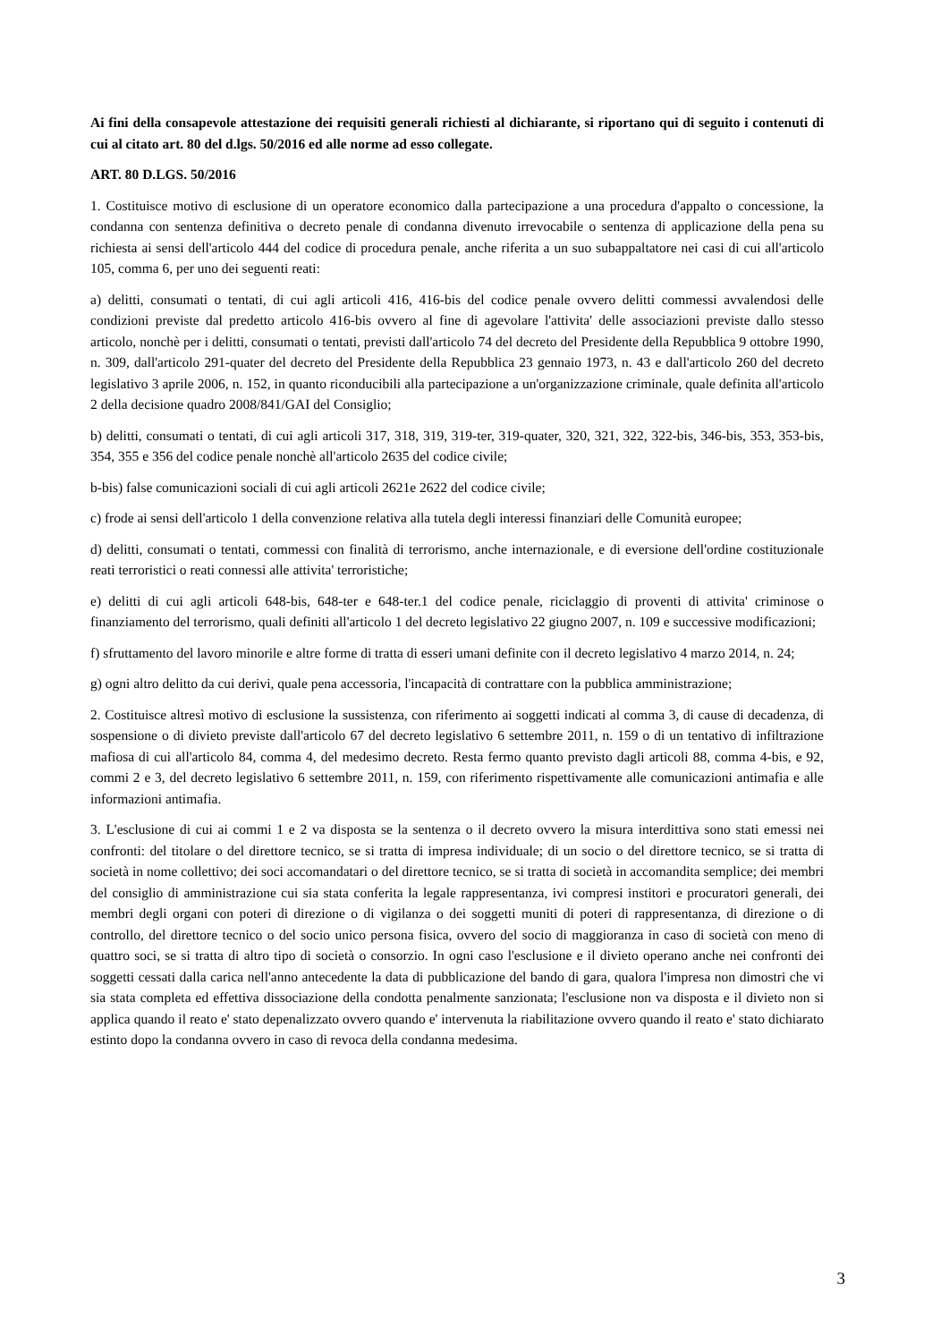Ai fini della consapevole attestazione dei requisiti generali richiesti al dichiarante, si riportano qui di seguito i contenuti di cui al citato art. 80 del d.lgs. 50/2016 ed alle norme ad esso collegate.
ART. 80 D.LGS. 50/2016
1. Costituisce motivo di esclusione di un operatore economico dalla partecipazione a una procedura d'appalto o concessione, la condanna con sentenza definitiva o decreto penale di condanna divenuto irrevocabile o sentenza di applicazione della pena su richiesta ai sensi dell'articolo 444 del codice di procedura penale, anche riferita a un suo subappaltatore nei casi di cui all'articolo 105, comma 6, per uno dei seguenti reati:
a) delitti, consumati o tentati, di cui agli articoli 416, 416-bis del codice penale ovvero delitti commessi avvalendosi delle condizioni previste dal predetto articolo 416-bis ovvero al fine di agevolare l'attivita' delle associazioni previste dallo stesso articolo, nonchè per i delitti, consumati o tentati, previsti dall'articolo 74 del decreto del Presidente della Repubblica 9 ottobre 1990, n. 309, dall'articolo 291-quater del decreto del Presidente della Repubblica 23 gennaio 1973, n. 43 e dall'articolo 260 del decreto legislativo 3 aprile 2006, n. 152, in quanto riconducibili alla partecipazione a un'organizzazione criminale, quale definita all'articolo 2 della decisione quadro 2008/841/GAI del Consiglio;
b) delitti, consumati o tentati, di cui agli articoli 317, 318, 319, 319-ter, 319-quater, 320, 321, 322, 322-bis, 346-bis, 353, 353-bis, 354, 355 e 356 del codice penale nonchè all'articolo 2635 del codice civile;
b-bis) false comunicazioni sociali di cui agli articoli 2621e 2622 del codice civile;
c) frode ai sensi dell'articolo 1 della convenzione relativa alla tutela degli interessi finanziari delle Comunità europee;
d) delitti, consumati o tentati, commessi con finalità di terrorismo, anche internazionale, e di eversione dell'ordine costituzionale reati terroristici o reati connessi alle attivita' terroristiche;
e) delitti di cui agli articoli 648-bis, 648-ter e 648-ter.1 del codice penale, riciclaggio di proventi di attivita' criminose o finanziamento del terrorismo, quali definiti all'articolo 1 del decreto legislativo 22 giugno 2007, n. 109 e successive modificazioni;
f) sfruttamento del lavoro minorile e altre forme di tratta di esseri umani definite con il decreto legislativo 4 marzo 2014, n. 24;
g) ogni altro delitto da cui derivi, quale pena accessoria, l'incapacità di contrattare con la pubblica amministrazione;
2. Costituisce altresì motivo di esclusione la sussistenza, con riferimento ai soggetti indicati al comma 3, di cause di decadenza, di sospensione o di divieto previste dall'articolo 67 del decreto legislativo 6 settembre 2011, n. 159 o di un tentativo di infiltrazione mafiosa di cui all'articolo 84, comma 4, del medesimo decreto. Resta fermo quanto previsto dagli articoli 88, comma 4-bis, e 92, commi 2 e 3, del decreto legislativo 6 settembre 2011, n. 159, con riferimento rispettivamente alle comunicazioni antimafia e alle informazioni antimafia.
3. L'esclusione di cui ai commi 1 e 2 va disposta se la sentenza o il decreto ovvero la misura interdittiva sono stati emessi nei confronti: del titolare o del direttore tecnico, se si tratta di impresa individuale; di un socio o del direttore tecnico, se si tratta di società in nome collettivo; dei soci accomandatari o del direttore tecnico, se si tratta di società in accomandita semplice; dei membri del consiglio di amministrazione cui sia stata conferita la legale rappresentanza, ivi compresi institori e procuratori generali, dei membri degli organi con poteri di direzione o di vigilanza o dei soggetti muniti di poteri di rappresentanza, di direzione o di controllo, del direttore tecnico o del socio unico persona fisica, ovvero del socio di maggioranza in caso di società con meno di quattro soci, se si tratta di altro tipo di società o consorzio. In ogni caso l'esclusione e il divieto operano anche nei confronti dei soggetti cessati dalla carica nell'anno antecedente la data di pubblicazione del bando di gara, qualora l'impresa non dimostri che vi sia stata completa ed effettiva dissociazione della condotta penalmente sanzionata; l'esclusione non va disposta e il divieto non si applica quando il reato e' stato depenalizzato ovvero quando e' intervenuta la riabilitazione ovvero quando il reato e' stato dichiarato estinto dopo la condanna ovvero in caso di revoca della condanna medesima.
3